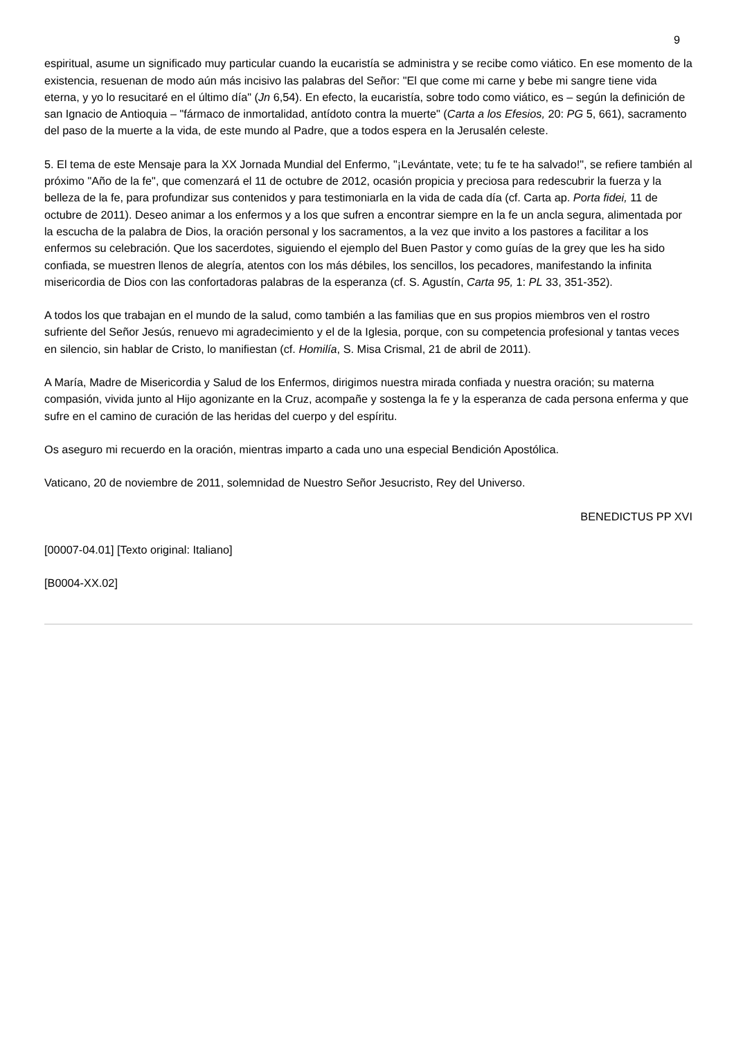9
espiritual, asume un significado muy particular cuando la eucaristía se administra y se recibe como viático. En ese momento de la existencia, resuenan de modo aún más incisivo las palabras del Señor: "El que come mi carne y bebe mi sangre tiene vida eterna, y yo lo resucitaré en el último día" (Jn 6,54). En efecto, la eucaristía, sobre todo como viático, es – según la definición de san Ignacio de Antioquia – "fármaco de inmortalidad, antídoto contra la muerte" (Carta a los Efesios, 20: PG 5, 661), sacramento del paso de la muerte a la vida, de este mundo al Padre, que a todos espera en la Jerusalén celeste.
5. El tema de este Mensaje para la XX Jornada Mundial del Enfermo, "¡Levántate, vete; tu fe te ha salvado!", se refiere también al próximo "Año de la fe", que comenzará el 11 de octubre de 2012, ocasión propicia y preciosa para redescubrir la fuerza y la belleza de la fe, para profundizar sus contenidos y para testimoniarla en la vida de cada día (cf. Carta ap. Porta fidei, 11 de octubre de 2011). Deseo animar a los enfermos y a los que sufren a encontrar siempre en la fe un ancla segura, alimentada por la escucha de la palabra de Dios, la oración personal y los sacramentos, a la vez que invito a los pastores a facilitar a los enfermos su celebración. Que los sacerdotes, siguiendo el ejemplo del Buen Pastor y como guías de la grey que les ha sido confiada, se muestren llenos de alegría, atentos con los más débiles, los sencillos, los pecadores, manifestando la infinita misericordia de Dios con las confortadoras palabras de la esperanza (cf. S. Agustín, Carta 95, 1: PL 33, 351-352).
A todos los que trabajan en el mundo de la salud, como también a las familias que en sus propios miembros ven el rostro sufriente del Señor Jesús, renuevo mi agradecimiento y el de la Iglesia, porque, con su competencia profesional y tantas veces en silencio, sin hablar de Cristo, lo manifiestan (cf. Homilía, S. Misa Crismal, 21 de abril de 2011).
A María, Madre de Misericordia y Salud de los Enfermos, dirigimos nuestra mirada confiada y nuestra oración; su materna compasión, vivida junto al Hijo agonizante en la Cruz, acompañe y sostenga la fe y la esperanza de cada persona enferma y que sufre en el camino de curación de las heridas del cuerpo y del espíritu.
Os aseguro mi recuerdo en la oración, mientras imparto a cada uno una especial Bendición Apostólica.
Vaticano, 20 de noviembre de 2011, solemnidad de Nuestro Señor Jesucristo, Rey del Universo.
BENEDICTUS PP XVI
[00007-04.01] [Texto original: Italiano]
[B0004-XX.02]